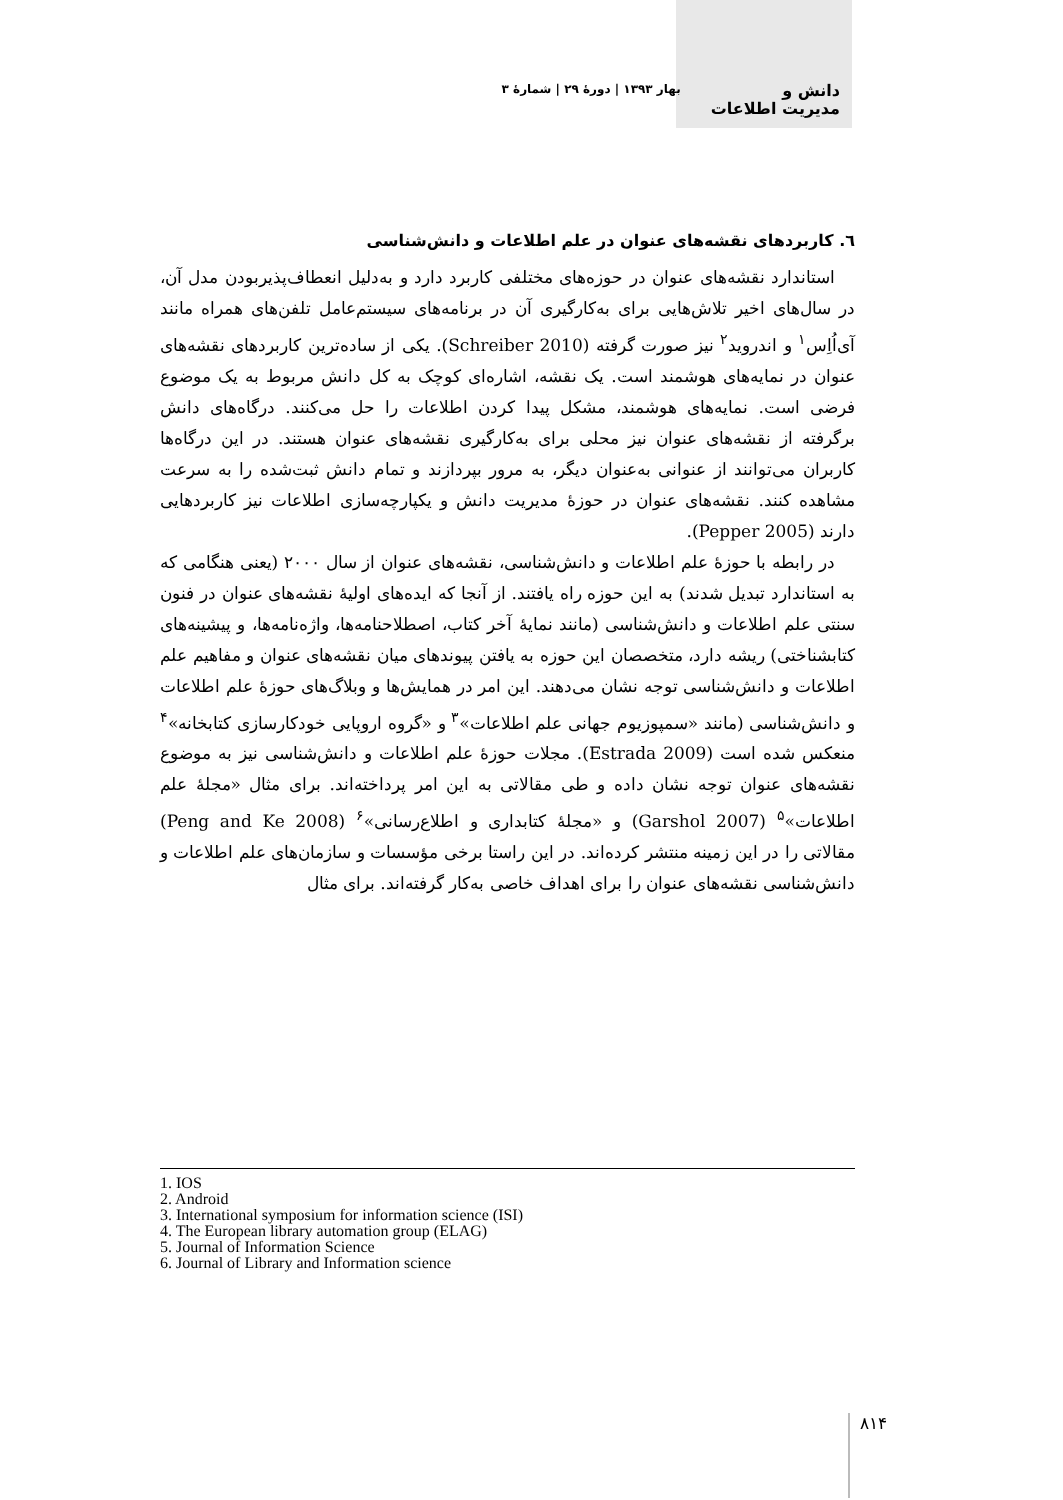دانش و
مدیریت اطلاعات
بهار ۱۳۹۳ | دورهٔ ۲۹ | شمارهٔ ۳
٦. کاربردهای نقشه‌های عنوان در علم اطلاعات و دانش‌شناسی
استاندارد نقشه‌های عنوان در حوزه‌های مختلفی کاربرد دارد و به‌دلیل انعطاف‌پذیربودن مدل آن، در سال‌های اخیر تلاش‌هایی برای به‌کارگیری آن در برنامه‌های سیستم‌عامل تلفن‌های همراه مانند آی‌اُاِس<sup>۱</sup> و اندروید<sup>۲</sup> نیز صورت گرفته (Schreiber 2010). یکی از ساده‌ترین کاربردهای نقشه‌های عنوان در نمایه‌های هوشمند است. یک نقشه، اشاره‌ای کوچک به کل دانش مربوط به یک موضوع فرضی است. نمایه‌های هوشمند، مشکل پیدا کردن اطلاعات را حل می‌کنند. درگاه‌های دانش برگرفته از نقشه‌های عنوان نیز محلی برای به‌کارگیری نقشه‌های عنوان هستند. در این درگاه‌ها کاربران می‌توانند از عنوانی به‌عنوان دیگر، به مرور بپردازند و تمام دانش ثبت‌شده را به سرعت مشاهده کنند. نقشه‌های عنوان در حوزهٔ مدیریت دانش و یکپارچه‌سازی اطلاعات نیز کاربردهایی دارند (Pepper 2005).
در رابطه با حوزهٔ علم اطلاعات و دانش‌شناسی، نقشه‌های عنوان از سال ۲۰۰۰ (یعنی هنگامی که به استاندارد تبدیل شدند) به این حوزه راه یافتند. از آنجا که ایده‌های اولیهٔ نقشه‌های عنوان در فنون سنتی علم اطلاعات و دانش‌شناسی (مانند نمایهٔ آخر کتاب، اصطلاحنامه‌ها، واژه‌نامه‌ها، و پیشینه‌های کتابشناختی) ریشه دارد، متخصصان این حوزه به یافتن پیوندهای میان نقشه‌های عنوان و مفاهیم علم اطلاعات و دانش‌شناسی توجه نشان می‌دهند. این امر در همایش‌ها و وبلاگ‌های حوزهٔ علم اطلاعات و دانش‌شناسی (مانند «سمپوزیوم جهانی علم اطلاعات»<sup>۳</sup> و «گروه اروپایی خودکارسازی کتابخانه»<sup>۴</sup> منعکس شده است (Estrada 2009). مجلات حوزهٔ علم اطلاعات و دانش‌شناسی نیز به موضوع نقشه‌های عنوان توجه نشان داده و طی مقالاتی به این امر پرداخته‌اند. برای مثال «مجلهٔ علم اطلاعات»<sup>۵</sup> (Garshol 2007) و «مجلهٔ کتابداری و اطلاع‌رسانی»<sup>۶</sup> (Peng and Ke 2008) مقالاتی را در این زمینه منتشر کرده‌اند. در این راستا برخی مؤسسات و سازمان‌های علم اطلاعات و دانش‌شناسی نقشه‌های عنوان را برای اهداف خاصی به‌کار گرفته‌اند. برای مثال
1. IOS
2. Android
3. International symposium for information science (ISI)
4. The European library automation group (ELAG)
5. Journal of Information Science
6. Journal of Library and Information science
۸۱۴